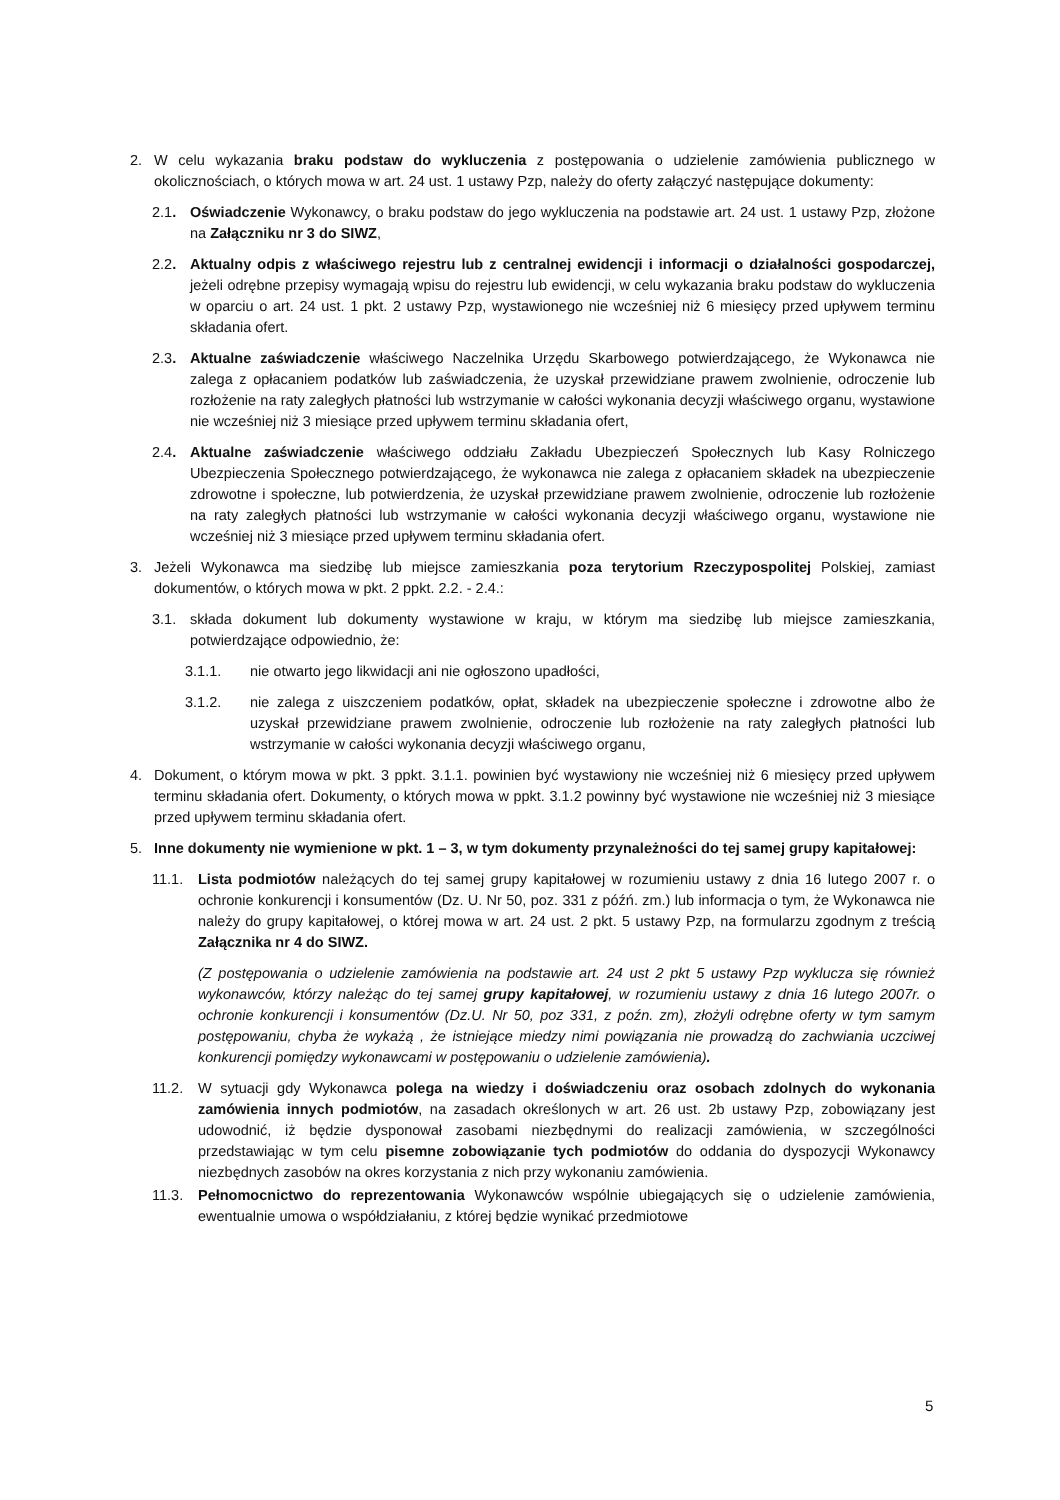2. W celu wykazania braku podstaw do wykluczenia z postępowania o udzielenie zamówienia publicznego w okolicznościach, o których mowa w art. 24 ust. 1 ustawy Pzp, należy do oferty załączyć następujące dokumenty:
2.1. Oświadczenie Wykonawcy, o braku podstaw do jego wykluczenia na podstawie art. 24 ust. 1 ustawy Pzp, złożone na Załączniku nr 3 do SIWZ,
2.2. Aktualny odpis z właściwego rejestru lub z centralnej ewidencji i informacji o działalności gospodarczej, jeżeli odrębne przepisy wymagają wpisu do rejestru lub ewidencji, w celu wykazania braku podstaw do wykluczenia w oparciu o art. 24 ust. 1 pkt. 2 ustawy Pzp, wystawionego nie wcześniej niż 6 miesięcy przed upływem terminu składania ofert.
2.3. Aktualne zaświadczenie właściwego Naczelnika Urzędu Skarbowego potwierdzającego, że Wykonawca nie zalega z opłacaniem podatków lub zaświadczenia, że uzyskał przewidziane prawem zwolnienie, odroczenie lub rozłożenie na raty zaległych płatności lub wstrzymanie w całości wykonania decyzji właściwego organu, wystawione nie wcześniej niż 3 miesiące przed upływem terminu składania ofert,
2.4. Aktualne zaświadczenie właściwego oddziału Zakładu Ubezpieczeń Społecznych lub Kasy Rolniczego Ubezpieczenia Społecznego potwierdzającego, że wykonawca nie zalega z opłacaniem składek na ubezpieczenie zdrowotne i społeczne, lub potwierdzenia, że uzyskał przewidziane prawem zwolnienie, odroczenie lub rozłożenie na raty zaległych płatności lub wstrzymanie w całości wykonania decyzji właściwego organu, wystawione nie wcześniej niż 3 miesiące przed upływem terminu składania ofert.
3. Jeżeli Wykonawca ma siedzibę lub miejsce zamieszkania poza terytorium Rzeczypospolitej Polskiej, zamiast dokumentów, o których mowa w pkt. 2 ppkt. 2.2. - 2.4.:
3.1. składa dokument lub dokumenty wystawione w kraju, w którym ma siedzibę lub miejsce zamieszkania, potwierdzające odpowiednio, że:
3.1.1. nie otwarto jego likwidacji ani nie ogłoszono upadłości,
3.1.2. nie zalega z uiszczeniem podatków, opłat, składek na ubezpieczenie społeczne i zdrowotne albo że uzyskał przewidziane prawem zwolnienie, odroczenie lub rozłożenie na raty zaległych płatności lub wstrzymanie w całości wykonania decyzji właściwego organu,
4. Dokument, o którym mowa w pkt. 3 ppkt. 3.1.1. powinien być wystawiony nie wcześniej niż 6 miesięcy przed upływem terminu składania ofert. Dokumenty, o których mowa w ppkt. 3.1.2 powinny być wystawione nie wcześniej niż 3 miesiące przed upływem terminu składania ofert.
5. Inne dokumenty nie wymienione w pkt. 1 – 3, w tym dokumenty przynależności do tej samej grupy kapitałowej:
11.1. Lista podmiotów należących do tej samej grupy kapitałowej w rozumieniu ustawy z dnia 16 lutego 2007 r. o ochronie konkurencji i konsumentów (Dz. U. Nr 50, poz. 331 z późń. zm.) lub informacja o tym, że Wykonawca nie należy do grupy kapitałowej, o której mowa w art. 24 ust. 2 pkt. 5 ustawy Pzp, na formularzu zgodnym z treścią Załącznika nr 4 do SIWZ.
(Z postępowania o udzielenie zamówienia na podstawie art. 24 ust 2 pkt 5 ustawy Pzp wyklucza się również wykonawców, którzy należąc do tej samej grupy kapitałowej, w rozumieniu ustawy z dnia 16 lutego 2007r. o ochronie konkurencji i konsumentów (Dz.U. Nr 50, poz 331, z poźn. zm), złożyli odrębne oferty w tym samym postępowaniu, chyba że wykażą , że istniejące miedzy nimi powiązania nie prowadzą do zachwiania uczciwej konkurencji pomiędzy wykonawcami w postępowaniu o udzielenie zamówienia).
11.2. W sytuacji gdy Wykonawca polega na wiedzy i doświadczeniu oraz osobach zdolnych do wykonania zamówienia innych podmiotów, na zasadach określonych w art. 26 ust. 2b ustawy Pzp, zobowiązany jest udowodnić, iż będzie dysponował zasobami niezbędnymi do realizacji zamówienia, w szczególności przedstawiając w tym celu pisemne zobowiązanie tych podmiotów do oddania do dyspozycji Wykonawcy niezbędnych zasobów na okres korzystania z nich przy wykonaniu zamówienia.
11.3. Pełnomocnictwo do reprezentowania Wykonawców wspólnie ubiegających się o udzielenie zamówienia, ewentualnie umowa o współdziałaniu, z której będzie wynikać przedmiotowe
5